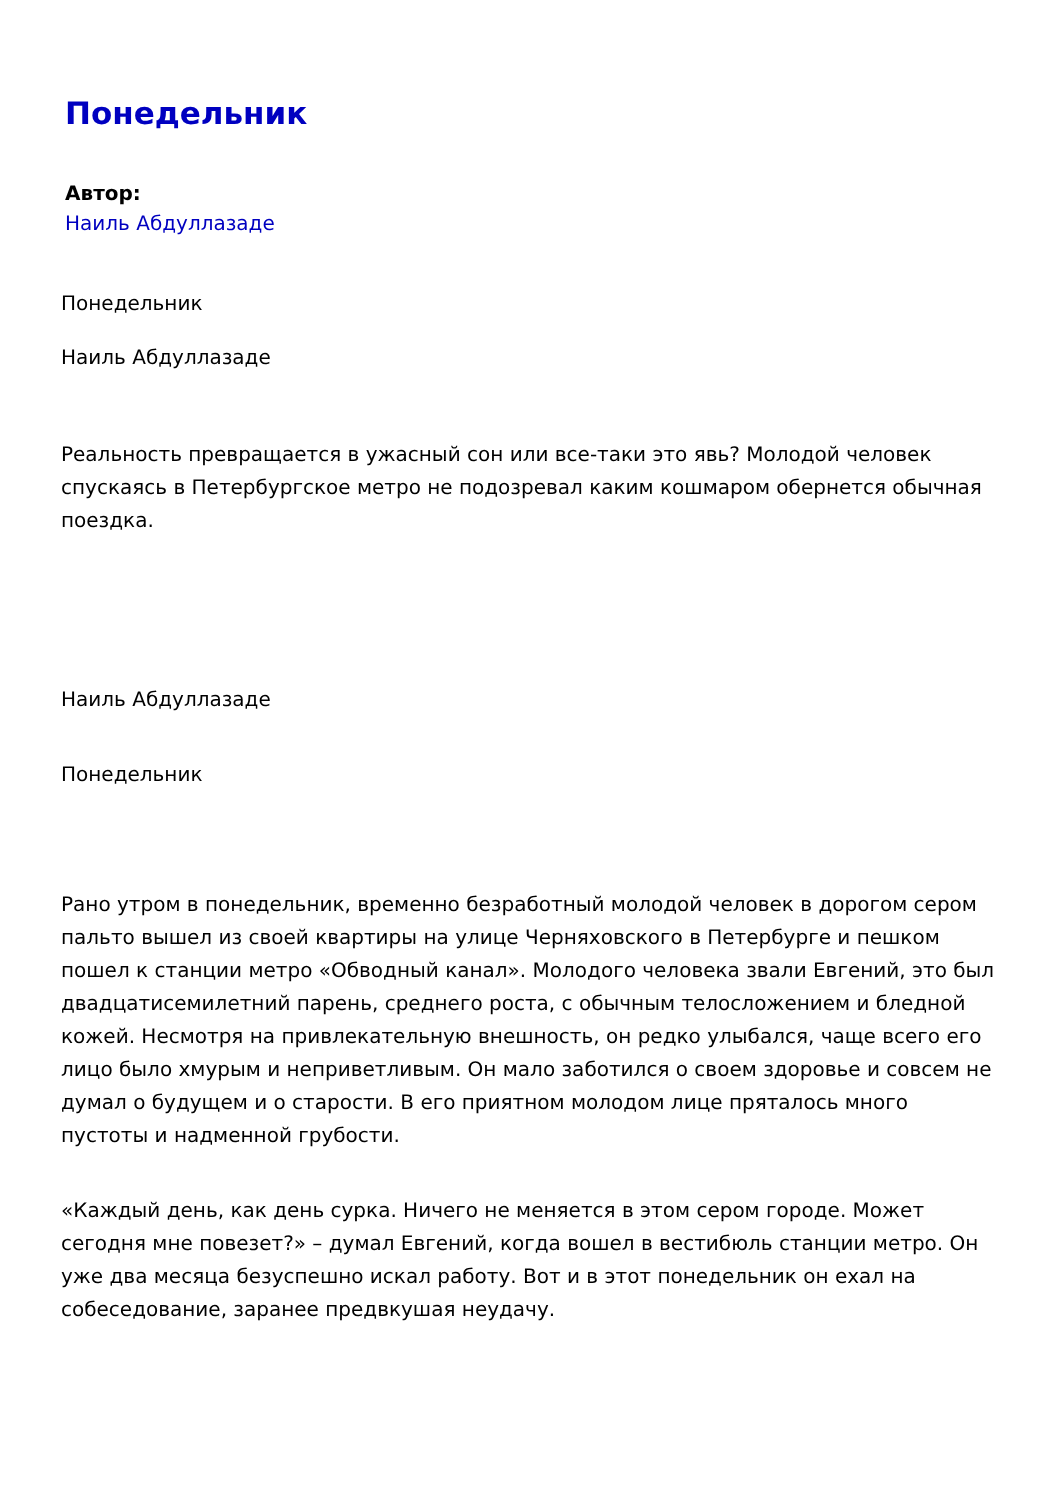Понедельник
Автор:
Наиль Абдуллазаде
Понедельник
Наиль Абдуллазаде
Реальность превращается в ужасный сон или все-таки это явь? Молодой человек спускаясь в Петербургское метро не подозревал каким кошмаром обернется обычная поездка.
Наиль Абдуллазаде
Понедельник
Рано утром в понедельник, временно безработный молодой человек в дорогом сером пальто вышел из своей квартиры на улице Черняховского в Петербурге и пешком пошел к станции метро «Обводный канал». Молодого человека звали Евгений, это был двадцатисемилетний парень, среднего роста, с обычным телосложением и бледной кожей. Несмотря на привлекательную внешность, он редко улыбался, чаще всего его лицо было хмурым и неприветливым. Он мало заботился о своем здоровье и совсем не думал о будущем и о старости. В его приятном молодом лице пряталось много пустоты и надменной грубости.
«Каждый день, как день сурка. Ничего не меняется в этом сером городе. Может сегодня мне повезет?» – думал Евгений, когда вошел в вестибюль станции метро. Он уже два месяца безуспешно искал работу. Вот и в этот понедельник он ехал на собеседование, заранее предвкушая неудачу.